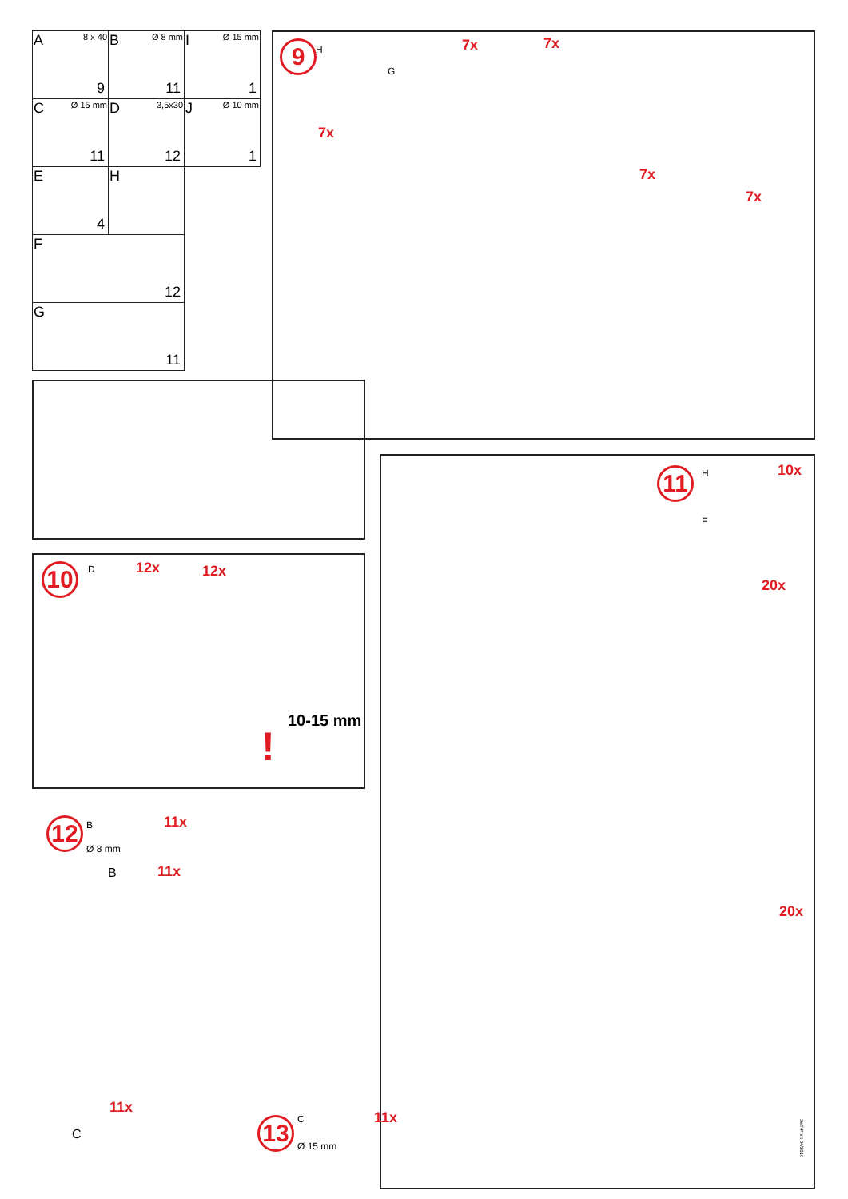| A 8 x 40 9 | B Ø 8 mm 11 | I Ø 15 mm 1 |
| C Ø 15 mm 11 | D 3,5x30 12 | J Ø 10 mm 1 |
| E 4 | H | |
| F 12 | | |
| G 11 | | |
9 H
G
7x 7x
7x
7x
7x
10 D 12x 12x
10-15 mm
!
11 H
F
10x
20x
20x
12 B
Ø 8 mm
11x
B 11x
11x
C 13 C
Ø 15 mm
11x
SeT-Print 04/2016